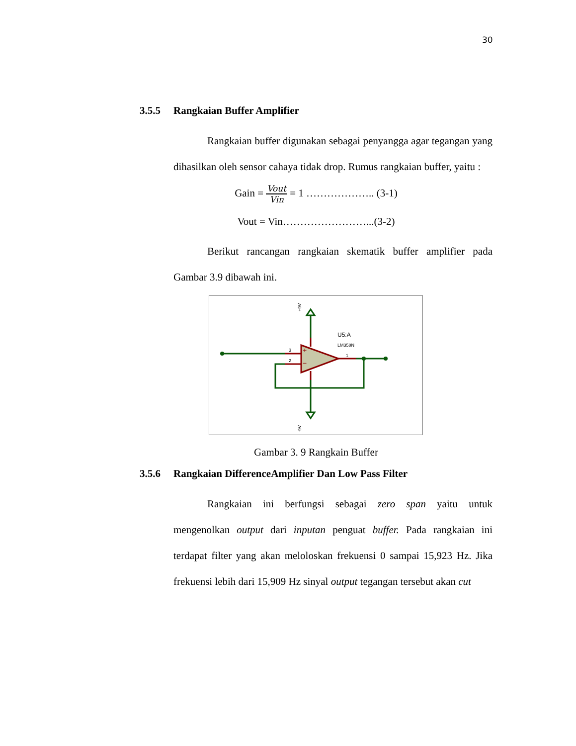30
3.5.5 Rangkaian Buffer Amplifier
Rangkaian buffer digunakan sebagai penyangga agar tegangan yang dihasilkan oleh sensor cahaya tidak drop. Rumus rangkaian buffer, yaitu :
Gain =
Vout
Vin
= 1 ……………….. (3-1)
Vout = Vin……………………...(3-2)
Berikut rancangan rangkaian skematik buffer amplifier pada Gambar 3.9 dibawah ini.
U5:A
LM358N
3
2
1
+
−
+9V
-9V
Gambar 3. 9 Rangkain Buffer
3.5.6 Rangkaian DifferenceAmplifier Dan Low Pass Filter
Rangkaian ini berfungsi sebagai zero span yaitu untuk mengenolkan output dari inputan penguat buffer. Pada rangkaian ini terdapat filter yang akan meloloskan frekuensi 0 sampai 15,923 Hz. Jika frekuensi lebih dari 15,909 Hz sinyal output tegangan tersebut akan cut